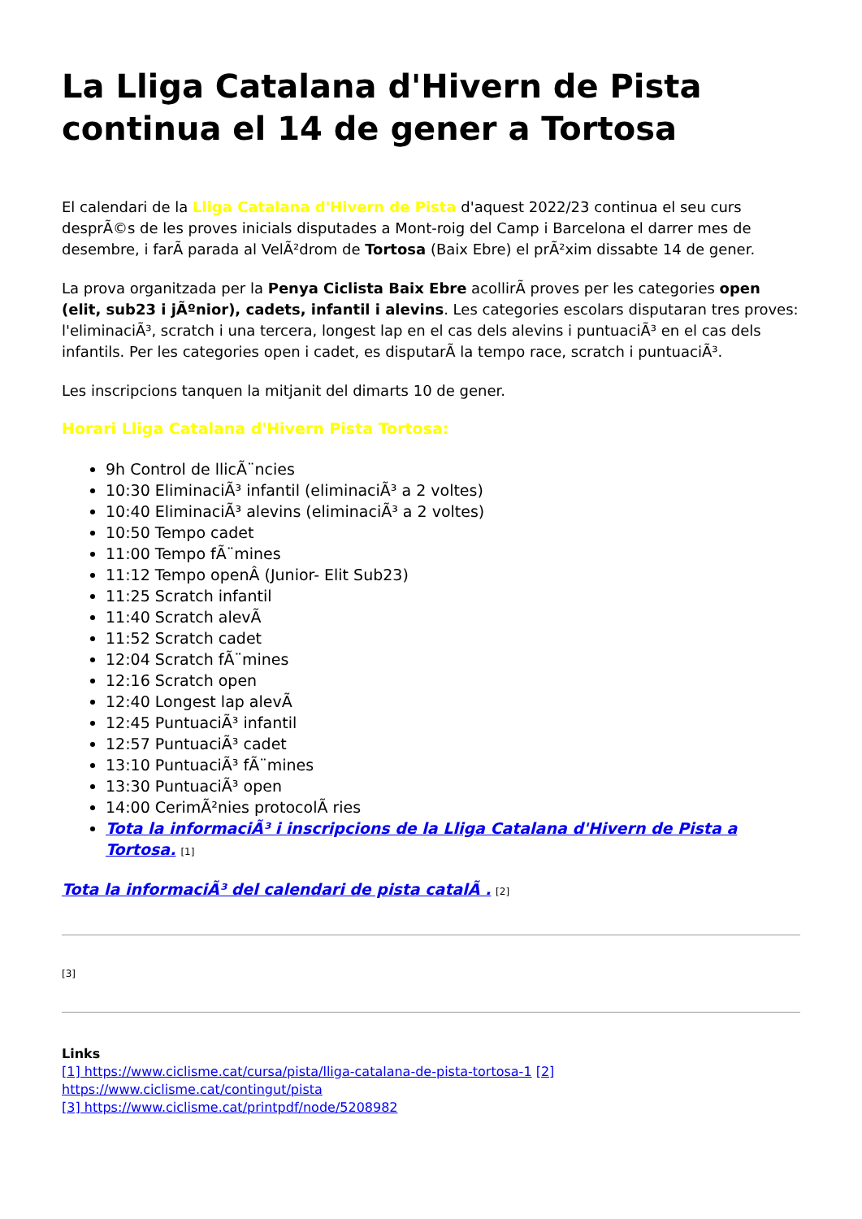La Lliga Catalana d'Hivern de Pista continua el 14 de gener a Tortosa
El calendari de la Lliga Catalana d'Hivern de Pista d'aquest 2022/23 continua el seu curs desprÃ©s de les proves inicials disputades a Mont-roig del Camp i Barcelona el darrer mes de desembre, i farÃ parada al VelÃ²drom de Tortosa (Baix Ebre) el prÃ²xim dissabte 14 de gener.
La prova organitzada per la Penya Ciclista Baix Ebre acollirÃ proves per les categories open (elit, sub23 i jÃºnior), cadets, infantil i alevins. Les categories escolars disputaran tres proves: l'eliminaciÃ³, scratch i una tercera, longest lap en el cas dels alevins i puntuaciÃ³ en el cas dels infantils. Per les categories open i cadet, es disputarÃ la tempo race, scratch i puntuaciÃ³.
Les inscripcions tanquen la mitjanit del dimarts 10 de gener.
Horari Lliga Catalana d'Hivern Pista Tortosa:
9h Control de llicÃ¨ncies
10:30 EliminaciÃ³ infantil (eliminaciÃ³ a 2 voltes)
10:40 EliminaciÃ³ alevins (eliminaciÃ³ a 2 voltes)
10:50 Tempo cadet
11:00 Tempo fÃ¨mines
11:12 Tempo openÂ (Junior- Elit Sub23)
11:25 Scratch infantil
11:40 Scratch alevÃ
11:52 Scratch cadet
12:04 Scratch fÃ¨mines
12:16 Scratch open
12:40 Longest lap alevÃ
12:45 PuntuaciÃ³ infantil
12:57 PuntuaciÃ³ cadet
13:10 PuntuaciÃ³ fÃ¨mines
13:30 PuntuaciÃ³ open
14:00 CerimÃ²nies protocolÃ ries
Tota la informaciÃ³ i inscripcions de la Lliga Catalana d'Hivern de Pista a Tortosa. [1]
Tota la informaciÃ³ del calendari de pista catalÃ . [2]
[3]
Links
[1] https://www.ciclisme.cat/cursa/pista/lliga-catalana-de-pista-tortosa-1 [2] https://www.ciclisme.cat/contingut/pista
[3] https://www.ciclisme.cat/printpdf/node/5208982